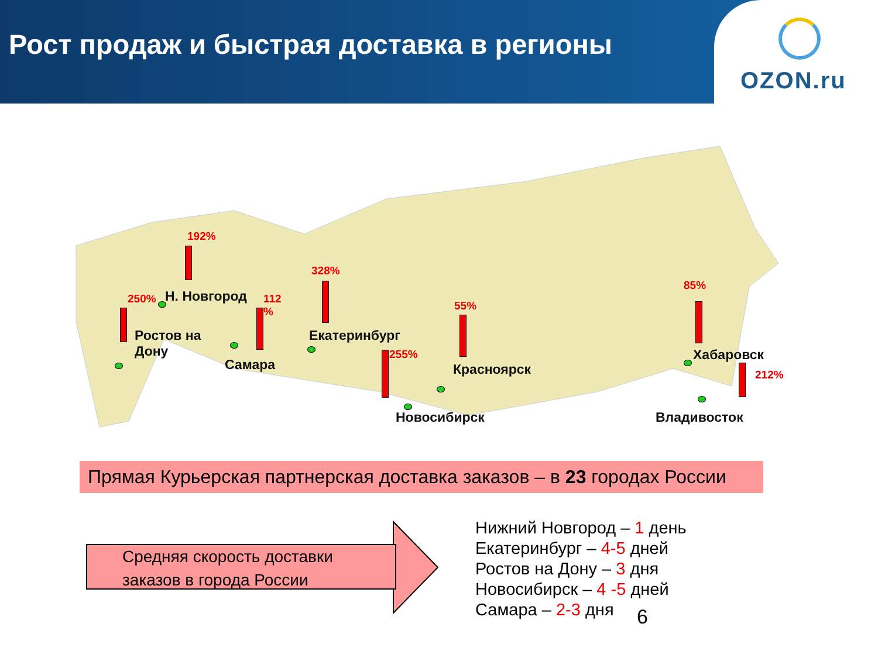Рост продаж и быстрая доставка в регионы
OZON.ru
192%
Н. Новгород
250%
112
%
328%
Ростов на
Дону
Самара
Екатеринбург
255%
55%
Красноярск
Новосибирск
85%
Хабаровск
212%
Владивосток
Прямая Курьерская партнерская доставка заказов – в 23 городах России
Средняя скорость доставки
заказов в города России
Нижний Новгород – 1 день
Екатеринбург – 4-5 дней
Ростов на Дону – 3 дня
Новосибирск – 4 -5 дней
Самара – 2-3 дня
6